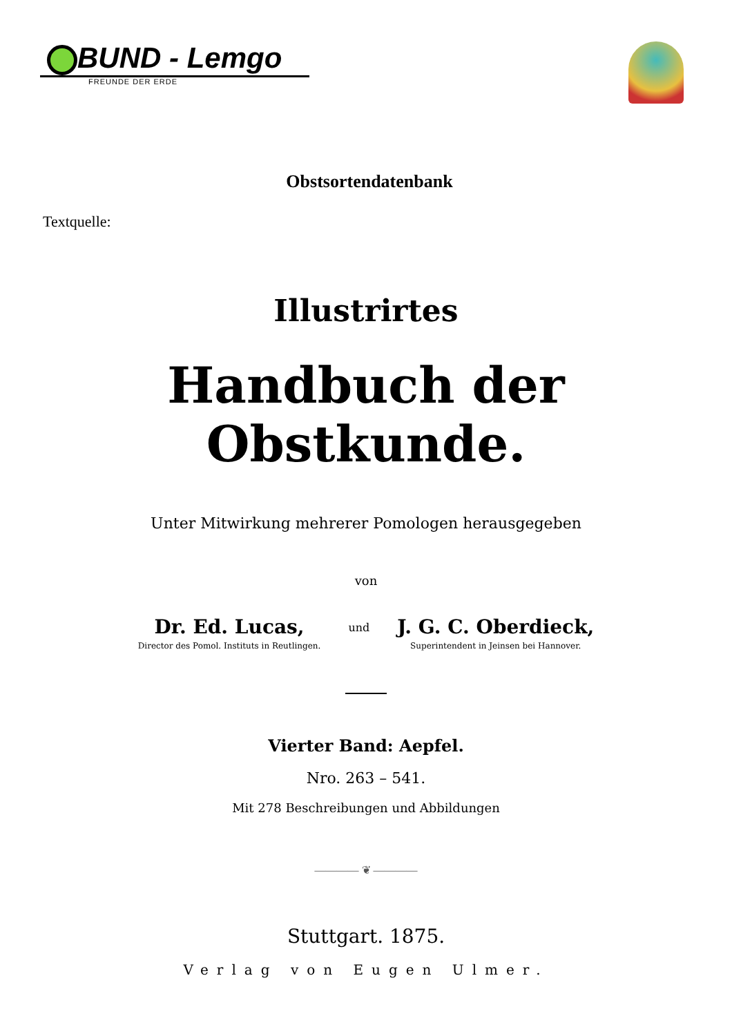BUND - Lemgo
FREUNDE DER ERDE
Obstsortendatenbank
Textquelle:
Illustrirtes
Handbuch der Obstkunde.
Unter Mitwirkung mehrerer Pomologen herausgegeben
von
Dr. Ed. Lucas,
Director des Pomol. Instituts in Reutlingen.
und
J. G. C. Oberdieck,
Superintendent in Jeinsen bei Hannover.
Vierter Band: Aepfel.
Nro. 263 – 541.
Mit 278 Beschreibungen und Abbildungen
———— ❦ ————
Stuttgart. 1875.
Verlag von Eugen Ulmer.